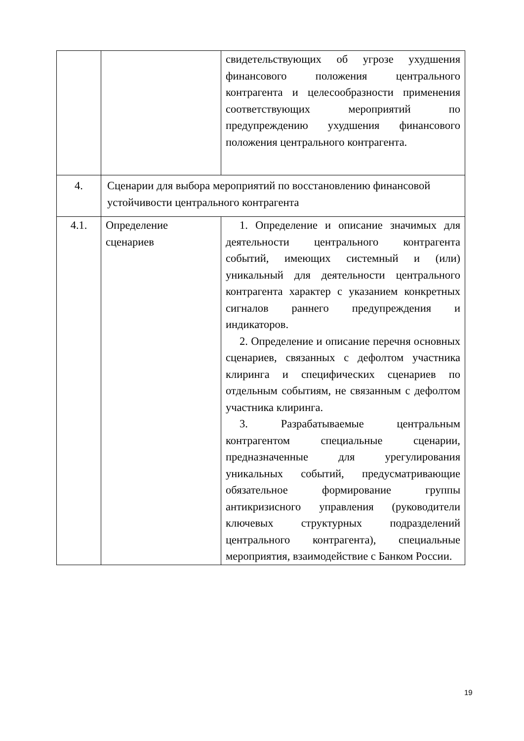| | | свидетельствующих об угрозе ухудшения финансового положения центрального контрагента и целесообразности применения соответствующих мероприятий по предупреждению ухудшения финансового положения центрального контрагента. |
| 4. | Сценарии для выбора мероприятий по восстановлению финансовой устойчивости центрального контрагента | |
| 4.1. | Определение сценариев | 1. Определение и описание значимых для деятельности центрального контрагента событий, имеющих системный и (или) уникальный для деятельности центрального контрагента характер с указанием конкретных сигналов раннего предупреждения и индикаторов. 2. Определение и описание перечня основных сценариев, связанных с дефолтом участника клиринга и специфических сценариев по отдельным событиям, не связанным с дефолтом участника клиринга. 3. Разрабатываемые центральным контрагентом специальные сценарии, предназначенные для урегулирования уникальных событий, предусматривающие обязательное формирование группы антикризисного управления (руководители ключевых структурных подразделений центрального контрагента), специальные мероприятия, взаимодействие с Банком России. |
19